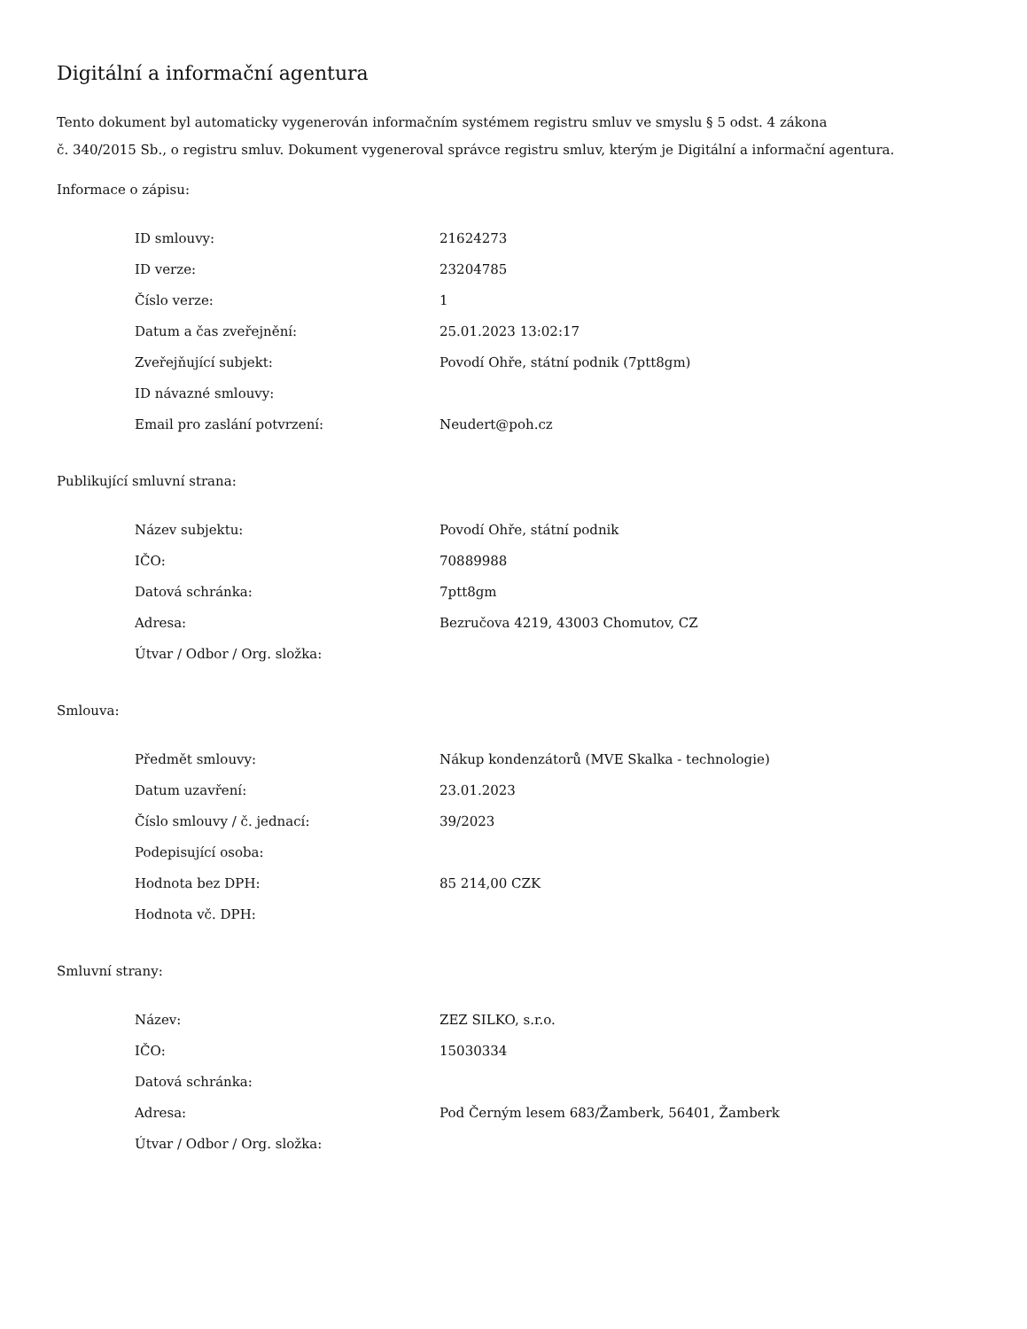Digitální a informační agentura
Tento dokument byl automaticky vygenerován informačním systémem registru smluv ve smyslu § 5 odst. 4 zákona
č. 340/2015 Sb., o registru smluv. Dokument vygeneroval správce registru smluv, kterým je Digitální a informační agentura.
Informace o zápisu:
| ID smlouvy: | 21624273 |
| ID verze: | 23204785 |
| Číslo verze: | 1 |
| Datum a čas zveřejnění: | 25.01.2023 13:02:17 |
| Zveřejňující subjekt: | Povodí Ohře, státní podnik (7ptt8gm) |
| ID návazné smlouvy: | |
| Email pro zaslání potvrzení: | Neudert@poh.cz |
Publikující smluvní strana:
| Název subjektu: | Povodí Ohře, státní podnik |
| IČO: | 70889988 |
| Datová schránka: | 7ptt8gm |
| Adresa: | Bezručova 4219, 43003 Chomutov, CZ |
| Útvar / Odbor / Org. složka: | |
Smlouva:
| Předmět smlouvy: | Nákup kondenzátorů (MVE Skalka - technologie) |
| Datum uzavření: | 23.01.2023 |
| Číslo smlouvy / č. jednací: | 39/2023 |
| Podepisující osoba: | |
| Hodnota bez DPH: | 85 214,00 CZK |
| Hodnota vč. DPH: | |
Smluvní strany:
| Název: | ZEZ SILKO, s.r.o. |
| IČO: | 15030334 |
| Datová schránka: | |
| Adresa: | Pod Černým lesem 683/Žamberk, 56401, Žamberk |
| Útvar / Odbor / Org. složka: | |